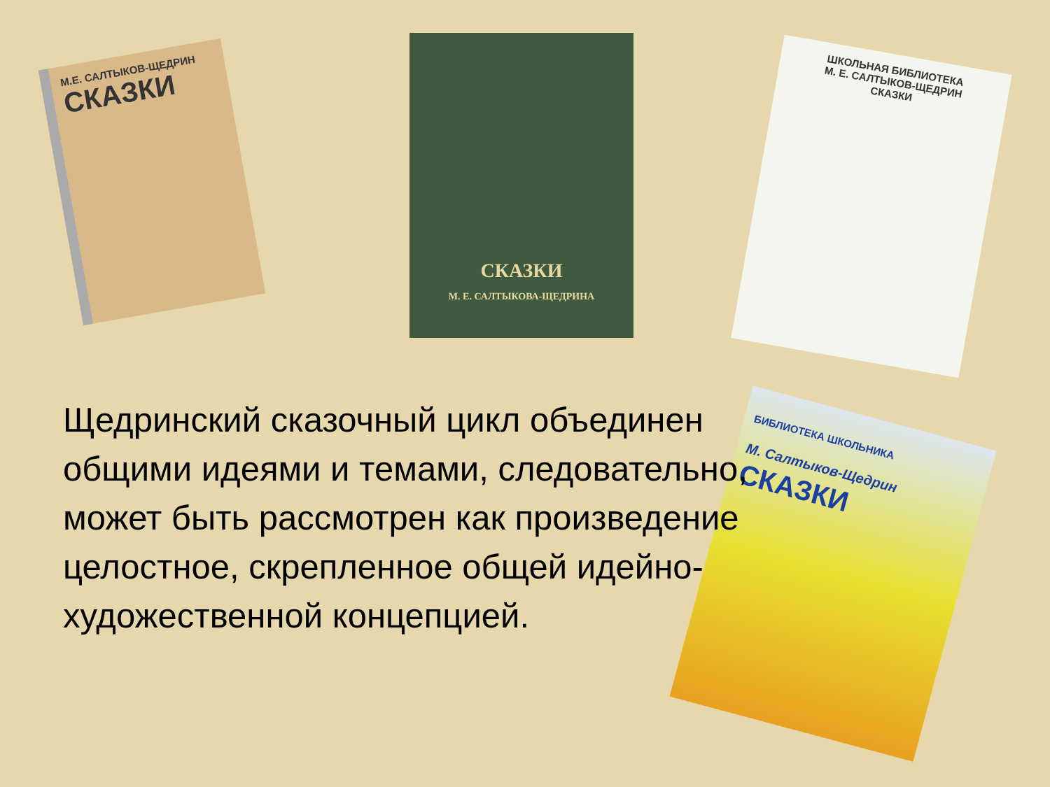М.Е. САЛТЫКОВ-ЩЕДРИН
СКАЗКИ
СКАЗКИ
М. Е. САЛТЫКОВА-ЩЕДРИНА
ШКОЛЬНАЯ БИБЛИОТЕКА
М. Е. САЛТЫКОВ-ЩЕДРИН
СКАЗКИ
БИБЛИОТЕКА ШКОЛЬНИКА
М. Салтыков-Щедрин
СКАЗКИ
Щедринский сказочный цикл объединен общими идеями и темами, следовательно, может быть рассмотрен как произведение целостное, скрепленное общей идейно-художественной концепцией.